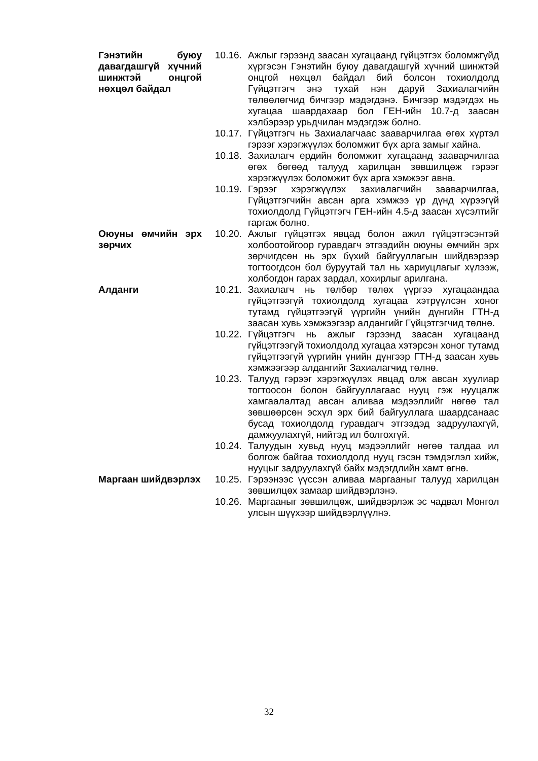Гэнэтийн буюу давагдашгүй хүчний шинжтэй онцгой нөхцөл байдал
10.16. Ажлыг гэрээнд заасан хугацаанд гүйцэтгэх боломжгүйд хүргэсэн Гэнэтийн буюу давагдашгүй хүчний шинжтэй онцгой нөхцөл байдал бий болсон тохиолдолд Гүйцэтгэгч энэ тухай нэн даруй Захиалагчийн төлөөлөгчид бичгээр мэдэгдэнэ. Бичгээр мэдэгдэх нь хугацаа шаардахаар бол ГЕН-ийн 10.7-д заасан хэлбэрээр урьдчилан мэдэгдэж болно.
10.17. Гүйцэтгэгч нь Захиалагчаас зааварчилгаа өгөх хүртэл гэрээг хэрэгжүүлэх боломжит бүх арга замыг хайна.
10.18. Захиалагч ердийн боломжит хугацаанд зааварчилгаа өгөх бөгөөд талууд харилцан зөвшилцөж гэрээг хэрэгжүүлэх боломжит бүх арга хэмжээг авна.
10.19. Гэрээг хэрэгжүүлэх захиалагчийн зааварчилгаа, Гүйцэтгэгчийн авсан арга хэмжээ үр дүнд хүрээгүй тохиолдолд Гүйцэтгэгч ГЕН-ийн 4.5-д заасан хүсэлтийг гаргаж болно.
Оюуны өмчийн эрх зөрчих
10.20. Ажлыг гүйцэтгэх явцад болон ажил гүйцэтгэсэнтэй холбоотойгоор гуравдагч этгээдийн оюуны өмчийн эрх зөрчигдсөн нь эрх бүхий байгууллагын шийдвэрээр тогтоогдсон бол буруутай тал нь хариуцлагыг хүлээж, холбогдон гарах зардал, хохирлыг арилгана.
Алданги 10.21. Захиалагч нь төлбөр төлөх үүргээ хугацаандаа гүйцэтгээгүй тохиолдолд хугацаа хэтрүүлсэн хоног тутамд гүйцэтгээгүй үүргийн үнийн дүнгийн ГТН-д заасан хувь хэмжээгээр алдангийг Гүйцэтгэгчид төлнө.
10.22. Гүйцэтгэгч нь ажлыг гэрээнд заасан хугацаанд гүйцэтгээгүй тохиолдолд хугацаа хэтэрсэн хоног тутамд гүйцэтгээгүй үүргийн үнийн дүнгээр ГТН-д заасан хувь хэмжээгээр алдангийг Захиалагчид төлнө.
10.23. Талууд гэрээг хэрэгжүүлэх явцад олж авсан хуулиар тогтоосон болон байгууллагаас нууц гэж нууцалж хамгаалалтад авсан аливаа мэдээллийг нөгөө тал зөвшөөрсөн эсхүл эрх бий байгууллага шаардсанаас бусад тохиолдолд гуравдагч этгээдэд задруулахгүй, дамжуулахгүй, нийтэд ил болгохгүй.
10.24. Талуудын хувьд нууц мэдээллийг нөгөө талдаа ил болгож байгаа тохиолдолд нууц гэсэн тэмдэглэл хийж, нууцыг задруулахгүй байх мэдэгдлийн хамт өгнө.
Маргаан шийдвэрлэх
10.25. Гэрээнээс үүссэн аливаа маргааныг талууд харилцан зөвшилцөх замаар шийдвэрлэнэ.
10.26. Маргааныг зөвшилцөж, шийдвэрлэж эс чадвал Монгол улсын шүүхээр шийдвэрлүүлнэ.
32